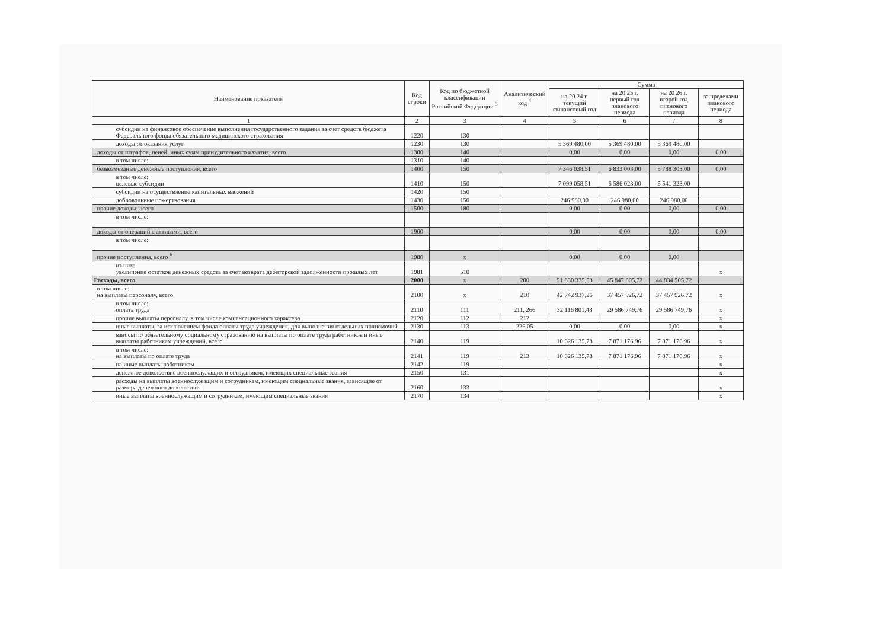| Наименование показателя | Код строки | Код по бюджетной классификации Российской Федерации <sup>3</sup> | Аналитический код <sup>4</sup> | Сумма | | | |
| --- | --- | --- | --- | --- | --- | --- | --- |
| | | | | на 20 24 г. текущий финансовый год | на 20 25 г. первый год планового периода | на 20 26 г. второй год планового периода | за пределами планового периода |
| 1 | 2 | 3 | 4 | 5 | 6 | 7 | 8 |
| субсидии на финансовое обеспечение выполнения государственного задания за счет средств бюджета Федерального фонда обязательного медицинского страхования | 1220 | 130 | | | | | |
| доходы от оказания услуг | 1230 | 130 | | 5 369 480,00 | 5 369 480,00 | 5 369 480,00 | |
| доходы от штрафов, пеней, иных сумм принудительного изъятия, всего | 1300 | 140 | | 0,00 | 0,00 | 0,00 | 0,00 |
| в том числе: | 1310 | 140 | | | | | |
| безвозмездные денежные поступления, всего | 1400 | 150 | | 7 346 038,51 | 6 833 003,00 | 5 788 303,00 | 0,00 |
| в том числе: целевые субсидии | 1410 | 150 | | 7 099 058,51 | 6 586 023,00 | 5 541 323,00 | |
| субсидии на осуществление капитальных вложений | 1420 | 150 | | | | | |
| добровольные пожертвования | 1430 | 150 | | 246 980,00 | 246 980,00 | 246 980,00 | |
| прочие доходы, всего | 1500 | 180 | | 0,00 | 0,00 | 0,00 | 0,00 |
| в том числе: | | | | | | | |
| доходы от операций с активами, всего | 1900 | | | 0,00 | 0,00 | 0,00 | 0,00 |
| в том числе: | | | | | | | |
| прочие поступления, всего <sup>6</sup> | 1980 | x | | 0,00 | 0,00 | 0,00 | |
| из них: увеличение остатков денежных средств за счет возврата дебиторской задолженности прошлых лет | 1981 | 510 | | | | | x |
| Расходы, всего | 2000 | x | 200 | 51 830 375,53 | 45 847 805,72 | 44 834 505,72 | |
| в том числе: на выплаты персоналу, всего | 2100 | x | 210 | 42 742 937,26 | 37 457 926,72 | 37 457 926,72 | x |
| в том числе: оплата труда | 2110 | 111 | 211, 266 | 32 116 801,48 | 29 586 749,76 | 29 586 749,76 | x |
| прочие выплаты персоналу, в том числе компенсационного характера | 2120 | 112 | 212 | | | | x |
| иные выплаты, за исключением фонда оплаты труда учреждения, для выполнения отдельных полномочий | 2130 | 113 | 226.05 | 0,00 | 0,00 | 0,00 | x |
| взносы по обязательному социальному страхованию на выплаты по оплате труда работников и иные выплаты работникам учреждений, всего | 2140 | 119 | | 10 626 135,78 | 7 871 176,96 | 7 871 176,96 | x |
| в том числе: на выплаты по оплате труда | 2141 | 119 | 213 | 10 626 135,78 | 7 871 176,96 | 7 871 176,96 | x |
| на иные выплаты работникам | 2142 | 119 | | | | | x |
| денежное довольствие военнослужащих и сотрудников, имеющих специальные звания | 2150 | 131 | | | | | x |
| расходы на выплаты военнослужащим и сотрудникам, имеющим специальные звания, зависящие от размера денежного довольствия | 2160 | 133 | | | | | x |
| иные выплаты военнослужащим и сотрудникам, имеющим специальные звания | 2170 | 134 | | | | | x |